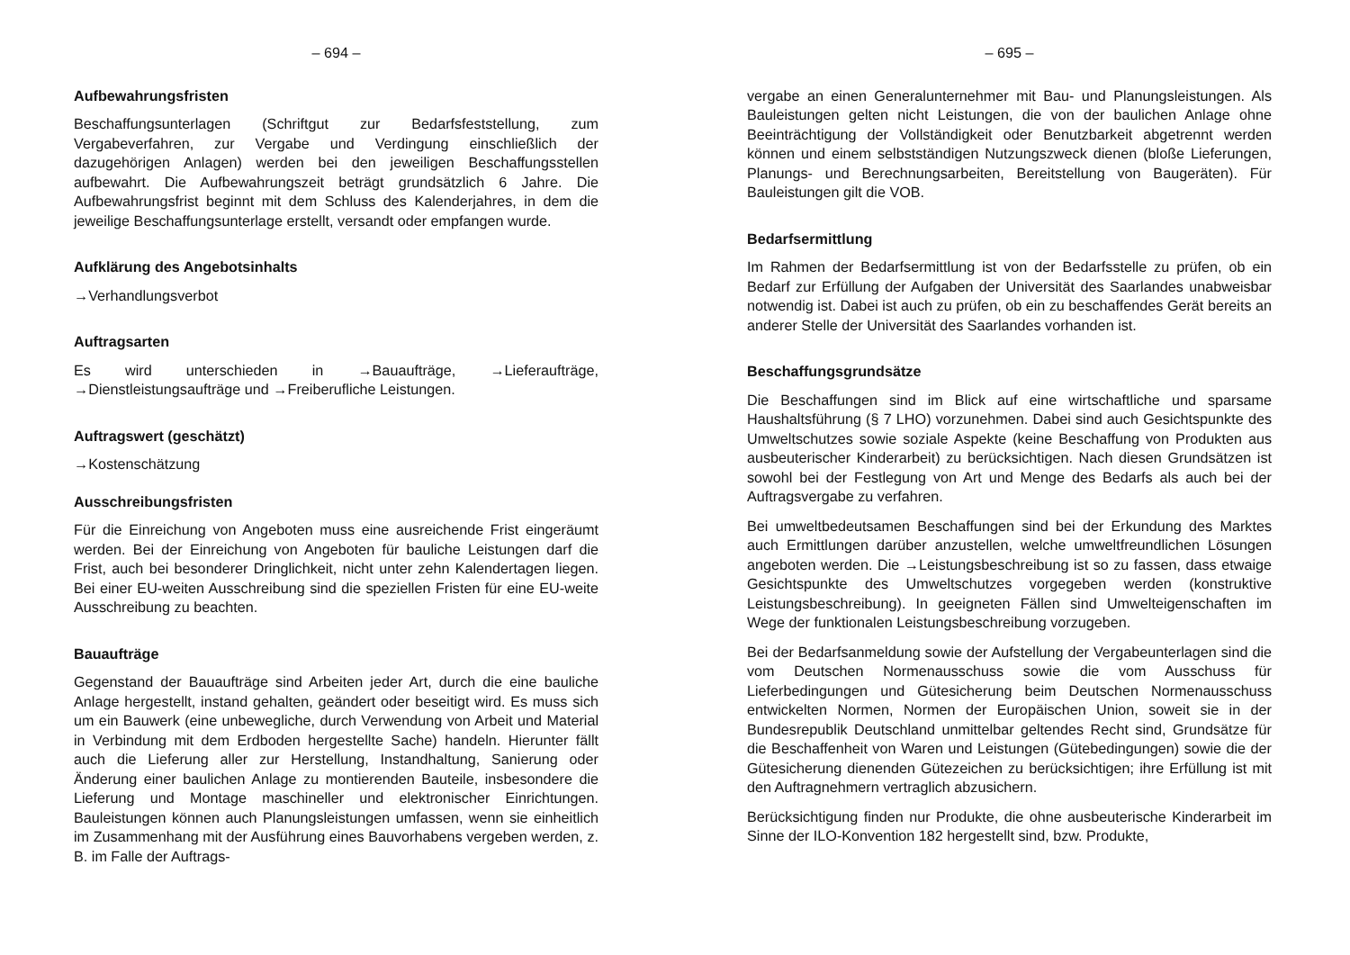– 694 –
Aufbewahrungsfristen
Beschaffungsunterlagen (Schriftgut zur Bedarfsfeststellung, zum Vergabeverfahren, zur Vergabe und Verdingung einschließlich der dazugehörigen Anlagen) werden bei den jeweiligen Beschaffungsstellen aufbewahrt. Die Aufbewahrungszeit beträgt grundsätzlich 6 Jahre. Die Aufbewahrungsfrist beginnt mit dem Schluss des Kalenderjahres, in dem die jeweilige Beschaffungsunterlage erstellt, versandt oder empfangen wurde.
Aufklärung des Angebotsinhalts
→Verhandlungsverbot
Auftragsarten
Es wird unterschieden in →Bauaufträge, →Lieferaufträge, →Dienstleistungsaufträge und →Freiberufliche Leistungen.
Auftragswert (geschätzt)
→Kostenschätzung
Ausschreibungsfristen
Für die Einreichung von Angeboten muss eine ausreichende Frist eingeräumt werden. Bei der Einreichung von Angeboten für bauliche Leistungen darf die Frist, auch bei besonderer Dringlichkeit, nicht unter zehn Kalendertagen liegen. Bei einer EU-weiten Ausschreibung sind die speziellen Fristen für eine EU-weite Ausschreibung zu beachten.
Bauaufträge
Gegenstand der Bauaufträge sind Arbeiten jeder Art, durch die eine bauliche Anlage hergestellt, instand gehalten, geändert oder beseitigt wird. Es muss sich um ein Bauwerk (eine unbewegliche, durch Verwendung von Arbeit und Material in Verbindung mit dem Erdboden hergestellte Sache) handeln. Hierunter fällt auch die Lieferung aller zur Herstellung, Instandhaltung, Sanierung oder Änderung einer baulichen Anlage zu montierenden Bauteile, insbesondere die Lieferung und Montage maschineller und elektronischer Einrichtungen. Bauleistungen können auch Planungsleistungen umfassen, wenn sie einheitlich im Zusammenhang mit der Ausführung eines Bauvorhabens vergeben werden, z. B. im Falle der Auftrags-
– 695 –
vergabe an einen Generalunternehmer mit Bau- und Planungsleistungen. Als Bauleistungen gelten nicht Leistungen, die von der baulichen Anlage ohne Beeinträchtigung der Vollständigkeit oder Benutzbarkeit abgetrennt werden können und einem selbstständigen Nutzungszweck dienen (bloße Lieferungen, Planungs- und Berechnungsarbeiten, Bereitstellung von Baugeräten). Für Bauleistungen gilt die VOB.
Bedarfsermittlung
Im Rahmen der Bedarfsermittlung ist von der Bedarfsstelle zu prüfen, ob ein Bedarf zur Erfüllung der Aufgaben der Universität des Saarlandes unabweisbar notwendig ist. Dabei ist auch zu prüfen, ob ein zu beschaffendes Gerät bereits an anderer Stelle der Universität des Saarlandes vorhanden ist.
Beschaffungsgrundsätze
Die Beschaffungen sind im Blick auf eine wirtschaftliche und sparsame Haushaltsführung (§ 7 LHO) vorzunehmen. Dabei sind auch Gesichtspunkte des Umweltschutzes sowie soziale Aspekte (keine Beschaffung von Produkten aus ausbeuterischer Kinderarbeit) zu berücksichtigen. Nach diesen Grundsätzen ist sowohl bei der Festlegung von Art und Menge des Bedarfs als auch bei der Auftragsvergabe zu verfahren.
Bei umweltbedeutsamen Beschaffungen sind bei der Erkundung des Marktes auch Ermittlungen darüber anzustellen, welche umweltfreundlichen Lösungen angeboten werden. Die →Leistungsbeschreibung ist so zu fassen, dass etwaige Gesichtspunkte des Umweltschutzes vorgegeben werden (konstruktive Leistungsbeschreibung). In geeigneten Fällen sind Umwelteigenschaften im Wege der funktionalen Leistungsbeschreibung vorzugeben.
Bei der Bedarfsanmeldung sowie der Aufstellung der Vergabeunterlagen sind die vom Deutschen Normenausschuss sowie die vom Ausschuss für Lieferbedingungen und Gütesicherung beim Deutschen Normenausschuss entwickelten Normen, Normen der Europäischen Union, soweit sie in der Bundesrepublik Deutschland unmittelbar geltendes Recht sind, Grundsätze für die Beschaffenheit von Waren und Leistungen (Gütebedingungen) sowie die der Gütesicherung dienenden Gütezeichen zu berücksichtigen; ihre Erfüllung ist mit den Auftragnehmern vertraglich abzusichern.
Berücksichtigung finden nur Produkte, die ohne ausbeuterische Kinderarbeit im Sinne der ILO-Konvention 182 hergestellt sind, bzw. Produkte,